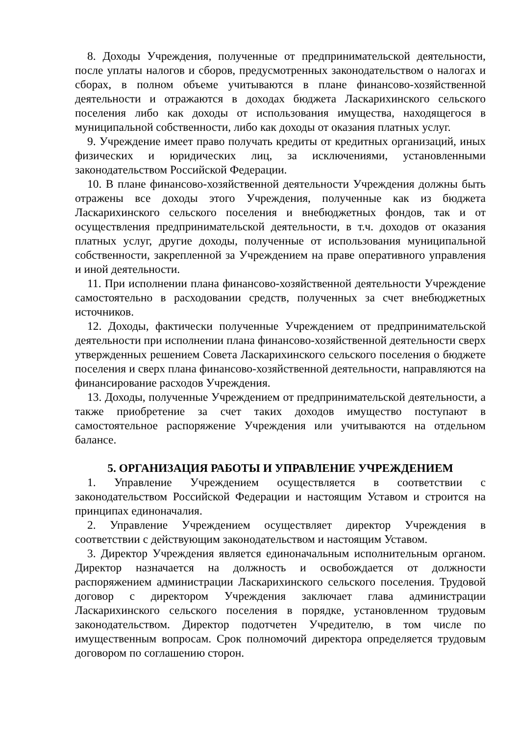8. Доходы Учреждения, полученные от предпринимательской деятельности, после уплаты налогов и сборов, предусмотренных законодательством о налогах и сборах, в полном объеме учитываются в плане финансово-хозяйственной деятельности и отражаются в доходах бюджета Ласкарихинского сельского поселения либо как доходы от использования имущества, находящегося в муниципальной собственности, либо как доходы от оказания платных услуг.
9. Учреждение имеет право получать кредиты от кредитных организаций, иных физических и юридических лиц, за исключениями, установленными законодательством Российской Федерации.
10. В плане финансово-хозяйственной деятельности Учреждения должны быть отражены все доходы этого Учреждения, полученные как из бюджета Ласкарихинского сельского поселения и внебюджетных фондов, так и от осуществления предпринимательской деятельности, в т.ч. доходов от оказания платных услуг, другие доходы, полученные от использования муниципальной собственности, закрепленной за Учреждением на праве оперативного управления и иной деятельности.
11. При исполнении плана финансово-хозяйственной деятельности Учреждение самостоятельно в расходовании средств, полученных за счет внебюджетных источников.
12. Доходы, фактически полученные Учреждением от предпринимательской деятельности при исполнении плана финансово-хозяйственной деятельности сверх утвержденных решением Совета Ласкарихинского сельского поселения о бюджете поселения и сверх плана финансово-хозяйственной деятельности, направляются на финансирование расходов Учреждения.
13. Доходы, полученные Учреждением от предпринимательской деятельности, а также приобретение за счет таких доходов имущество поступают в самостоятельное распоряжение Учреждения или учитываются на отдельном балансе.
5. ОРГАНИЗАЦИЯ РАБОТЫ И УПРАВЛЕНИЕ УЧРЕЖДЕНИЕМ
1. Управление Учреждением осуществляется в соответствии с законодательством Российской Федерации и настоящим Уставом и строится на принципах единоначалия.
2. Управление Учреждением осуществляет директор Учреждения в соответствии с действующим законодательством и настоящим Уставом.
3. Директор Учреждения является единоначальным исполнительным органом. Директор назначается на должность и освобождается от должности распоряжением администрации Ласкарихинского сельского поселения. Трудовой договор с директором Учреждения заключает глава администрации Ласкарихинского сельского поселения в порядке, установленном трудовым законодательством. Директор подотчетен Учредителю, в том числе по имущественным вопросам. Срок полномочий директора определяется трудовым договором по соглашению сторон.